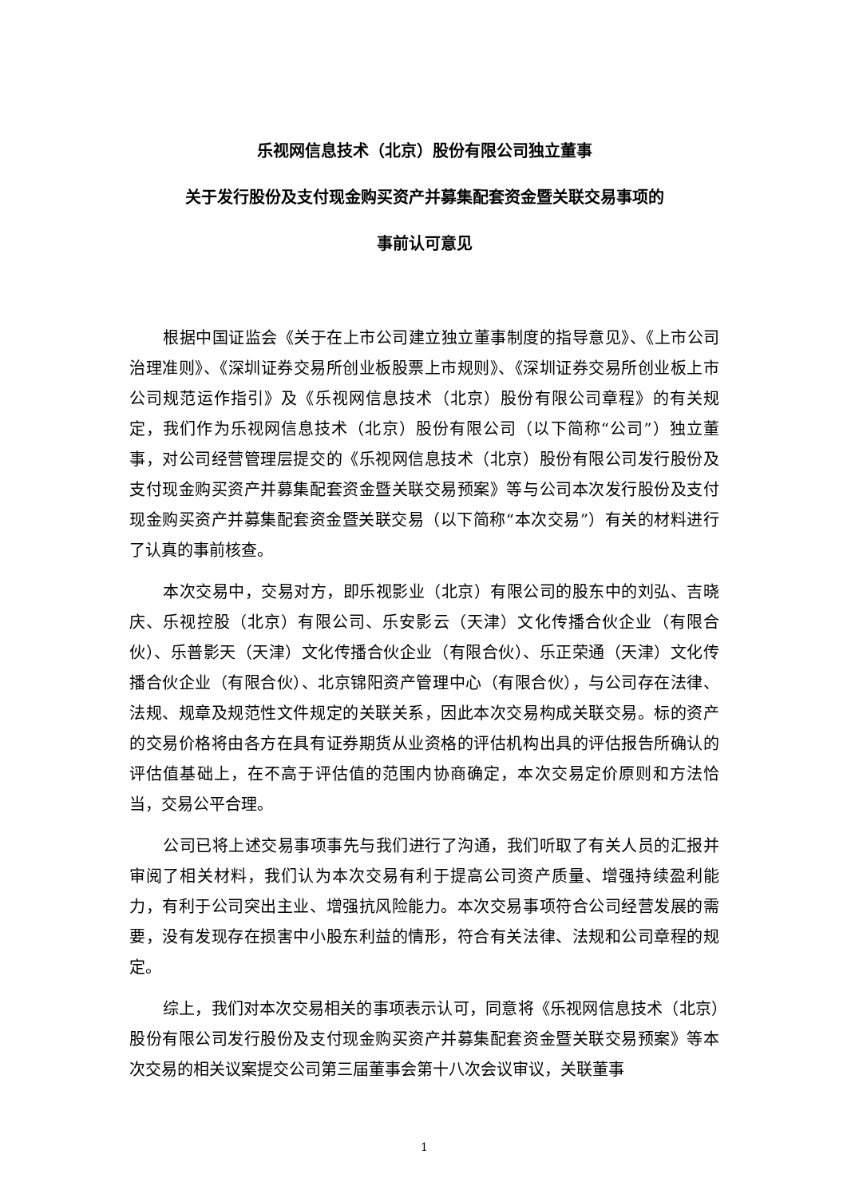乐视网信息技术（北京）股份有限公司独立董事
关于发行股份及支付现金购买资产并募集配套资金暨关联交易事项的
事前认可意见
根据中国证监会《关于在上市公司建立独立董事制度的指导意见》、《上市公司治理准则》、《深圳证券交易所创业板股票上市规则》、《深圳证券交易所创业板上市公司规范运作指引》及《乐视网信息技术（北京）股份有限公司章程》的有关规定，我们作为乐视网信息技术（北京）股份有限公司（以下简称“公司”）独立董事，对公司经营管理层提交的《乐视网信息技术（北京）股份有限公司发行股份及支付现金购买资产并募集配套资金暨关联交易预案》等与公司本次发行股份及支付现金购买资产并募集配套资金暨关联交易（以下简称“本次交易”）有关的材料进行了认真的事前核查。
本次交易中，交易对方，即乐视影业（北京）有限公司的股东中的刘弘、吉晓庆、乐视控股（北京）有限公司、乐安影云（天津）文化传播合伙企业（有限合伙）、乐普影天（天津）文化传播合伙企业（有限合伙）、乐正荣通（天津）文化传播合伙企业（有限合伙）、北京锦阳资产管理中心（有限合伙），与公司存在法律、法规、规章及规范性文件规定的关联关系，因此本次交易构成关联交易。标的资产的交易价格将由各方在具有证券期货从业资格的评估机构出具的评估报告所确认的评估值基础上，在不高于评估值的范围内协商确定，本次交易定价原则和方法恰当，交易公平合理。
公司已将上述交易事项事先与我们进行了沟通，我们听取了有关人员的汇报并审阅了相关材料，我们认为本次交易有利于提高公司资产质量、增强持续盈利能力，有利于公司突出主业、增强抗风险能力。本次交易事项符合公司经营发展的需要，没有发现存在损害中小股东利益的情形，符合有关法律、法规和公司章程的规定。
综上，我们对本次交易相关的事项表示认可，同意将《乐视网信息技术（北京）股份有限公司发行股份及支付现金购买资产并募集配套资金暨关联交易预案》等本次交易的相关议案提交公司第三届董事会第十八次会议审议，关联董事
1